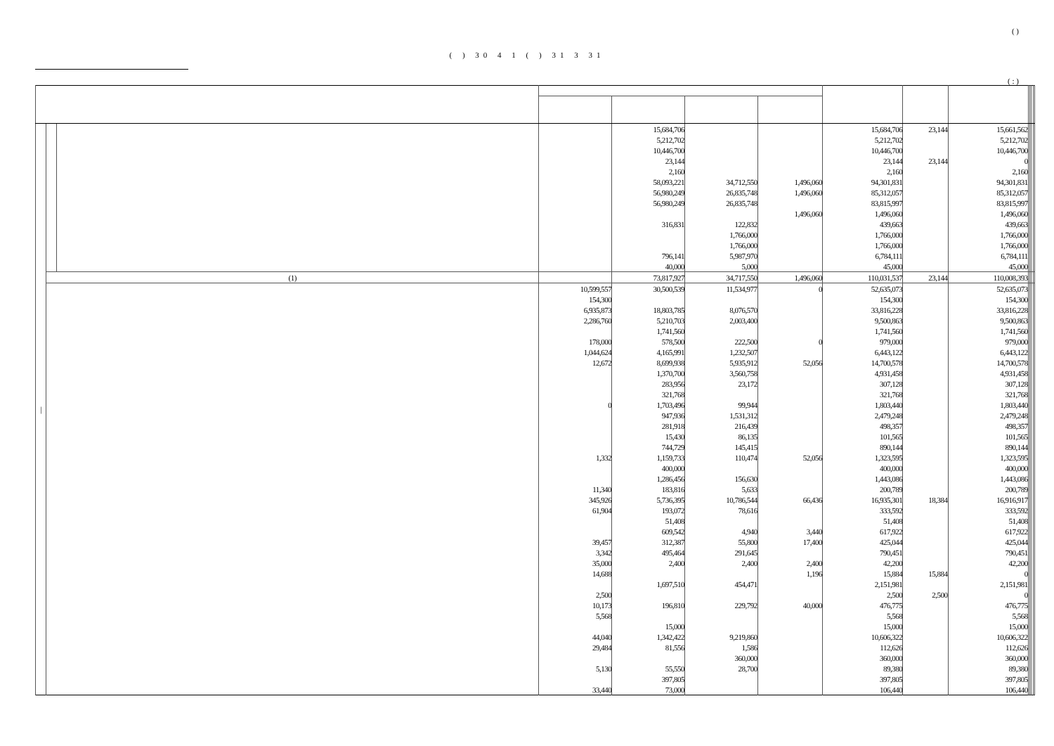( )
( ) 30 4 1 ( ) 31 3 31
( : )
| / | | | | 15,684,706 | | | 15,684,706 | 23,144 | 15,661,562 | | | | |
| | | | | 5,212,702 | | | 5,212,702 | | 5,212,702 | | | | |
| | | | | 10,446,700 | | | 10,446,700 | | 10,446,700 | | | | |
| | | | | 23,144 | | | 23,144 | 23,144 | 0 | | | | |
| | | | | 2,160 | | | 2,160 | | 2,160 | | | | |
| | | | | 58,093,221 | 34,712,550 | 1,496,060 | 94,301,831 | | 94,301,831 | | | | |
| | | | | 56,980,249 | 26,835,748 | 1,496,060 | 85,312,057 | | 85,312,057 | | | | |
| | | | | 56,980,249 | 26,835,748 | | 83,815,997 | | 83,815,997 | | | | |
| | | | | | | 1,496,060 | 1,496,060 | | 1,496,060 | | | | |
| | | | | 316,831 | 122,832 | | 439,663 | | 439,663 | | | | |
| | | | | | 1,766,000 | | 1,766,000 | | 1,766,000 | | | | |
| | | | | | 1,766,000 | | 1,766,000 | | 1,766,000 | | | | |
| | | | | 796,141 | 5,987,970 | | 6,784,111 | | 6,784,111 | | | | |
| | | | | 40,000 | 5,000 | | 45,000 | | 45,000 | | | | |
| | (1) | | | 73,817,927 | 34,717,550 | 1,496,060 | 110,031,537 | 23,144 | 110,008,393 | | | | |
| | | | 10,599,557 | 30,500,539 | 11,534,977 | 0 | 52,635,073 | | 52,635,073 | | | | |
| | | | 154,300 | | | | 154,300 | | 154,300 | | | | |
| | | | 6,935,873 | 18,803,785 | 8,076,570 | | 33,816,228 | | 33,816,228 | | | | |
| | | | 2,286,760 | 5,210,703 | 2,003,400 | | 9,500,863 | | 9,500,863 | | | | |
| | | | | 1,741,560 | | | 1,741,560 | | 1,741,560 | | | | |
| | | | 178,000 | 578,500 | 222,500 | 0 | 979,000 | | 979,000 | | | | |
| | | | 1,044,624 | 4,165,991 | 1,232,507 | | 6,443,122 | | 6,443,122 | | | | |
| | | | 12,672 | 8,699,938 | 5,935,912 | 52,056 | 14,700,578 | | 14,700,578 | | | | |
| | | | | 1,370,700 | 3,560,758 | | 4,931,458 | | 4,931,458 | | | | |
| | | | | 283,956 | 23,172 | | 307,128 | | 307,128 | | | | |
| | | | | 321,768 | | | 321,768 | | 321,768 | | | | |
| | | | 0 | 1,703,496 | 99,944 | | 1,803,440 | | 1,803,440 | | | | |
| | | | | 947,936 | 1,531,312 | | 2,479,248 | | 2,479,248 | | | | |
| | | | | 281,918 | 216,439 | | 498,357 | | 498,357 | | | | |
| | | | | 15,430 | 86,135 | | 101,565 | | 101,565 | | | | |
| | | | | 744,729 | 145,415 | | 890,144 | | 890,144 | | | | |
| | | | 1,332 | 1,159,733 | 110,474 | 52,056 | 1,323,595 | | 1,323,595 | | | | |
| | | | | 400,000 | | | 400,000 | | 400,000 | | | | |
| | | | | 1,286,456 | 156,630 | | 1,443,086 | | 1,443,086 | | | | |
| | | | 11,340 | 183,816 | 5,633 | | 200,789 | | 200,789 | | | | |
| | | | 345,926 | 5,736,395 | 10,786,544 | 66,436 | 16,935,301 | 18,384 | 16,916,917 | | | | |
| | | | 61,904 | 193,072 | 78,616 | | 333,592 | | 333,592 | | | | |
| | | | | 51,408 | | | 51,408 | | 51,408 | | | | |
| | | | | 609,542 | 4,940 | 3,440 | 617,922 | | 617,922 | | | | |
| | | | 39,457 | 312,387 | 55,800 | 17,400 | 425,044 | | 425,044 | | | | |
| | | | 3,342 | 495,464 | 291,645 | | 790,451 | | 790,451 | | | | |
| | | | 35,000 | 2,400 | 2,400 | 2,400 | 42,200 | | 42,200 | | | | |
| | | | 14,688 | | | 1,196 | 15,884 | 15,884 | 0 | | | | |
| | | | | 1,697,510 | 454,471 | | 2,151,981 | | 2,151,981 | | | | |
| | | | 2,500 | | | | 2,500 | 2,500 | 0 | | | | |
| | | | 10,173 | 196,810 | 229,792 | 40,000 | 476,775 | | 476,775 | | | | |
| | | | 5,568 | | | | 5,568 | | 5,568 | | | | |
| | | | | 15,000 | | | 15,000 | | 15,000 | | | | |
| | | | 44,040 | 1,342,422 | 9,219,860 | | 10,606,322 | | 10,606,322 | | | | |
| | | | 29,484 | 81,556 | 1,586 | | 112,626 | | 112,626 | | | | |
| | | | | | 360,000 | | 360,000 | | 360,000 | | | | |
| | | | 5,130 | 55,550 | 28,700 | | 89,380 | | 89,380 | | | | |
| | | | | 397,805 | | | 397,805 | | 397,805 | | | | |
| | | | 33,440 | 73,000 | | | 106,440 | | 106,440 | | | | |